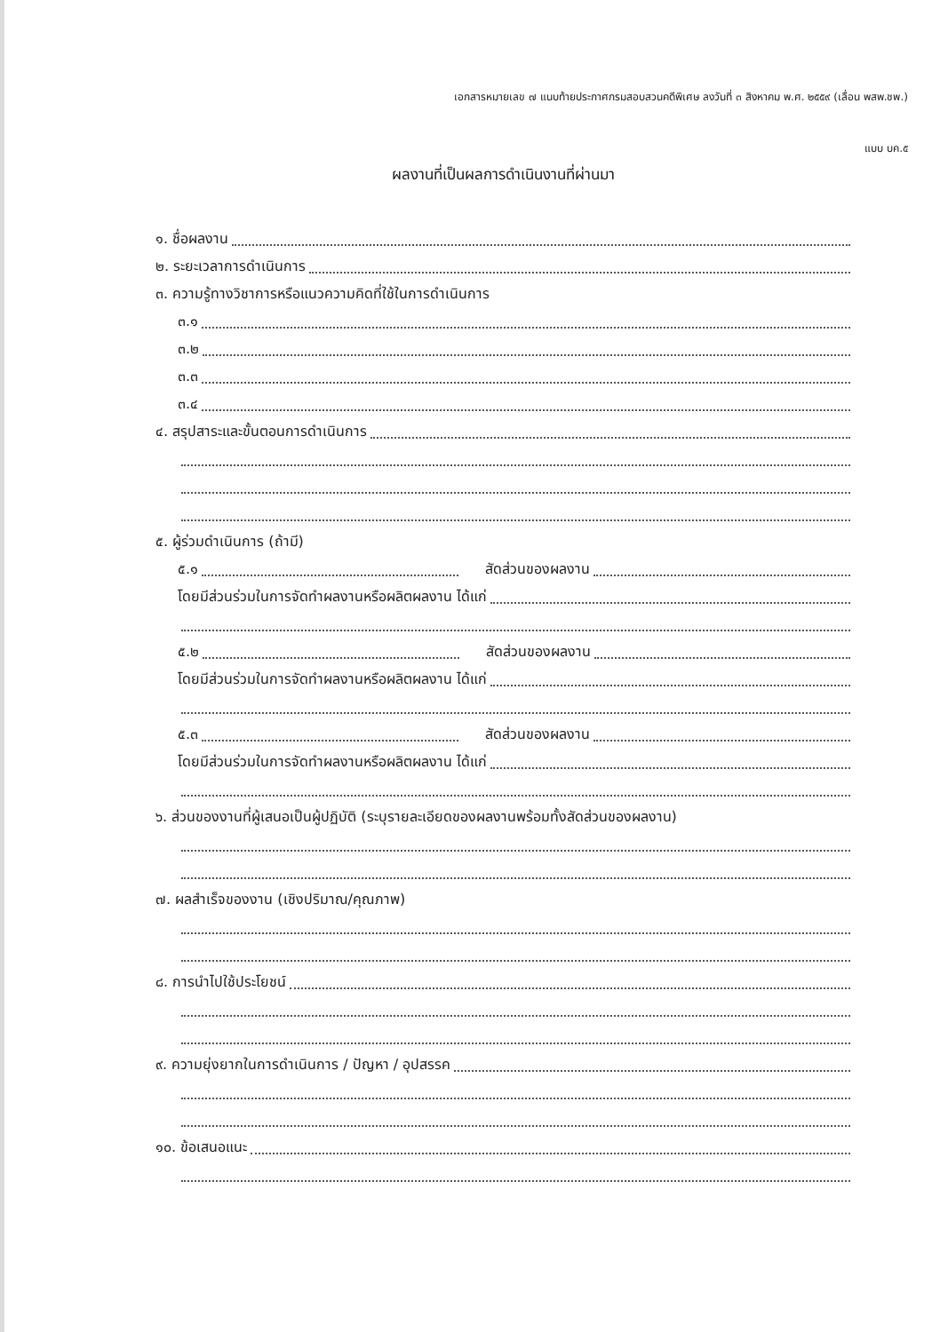เอกสารหมายเลข ๗ แนบท้ายประกาศกรมสอบสวนคดีพิเศษ ลงวันที่ ๓ สิงหาคม พ.ศ. ๒๕๕๙ (เลื่อน พสพ.ชพ.)
แบบ บค.๕
ผลงานที่เป็นผลการดำเนินงานที่ผ่านมา
๑. ชื่อผลงาน
๒. ระยะเวลาการดำเนินการ
๓. ความรู้ทางวิชาการหรือแนวความคิดที่ใช้ในการดำเนินการ
๓.๑
๓.๒
๓.๓
๓.๔
๔. สรุปสาระและขั้นตอนการดำเนินการ
๕. ผู้ร่วมดำเนินการ (ถ้ามี)
๕.๑ สัดส่วนของผลงาน
โดยมีส่วนร่วมในการจัดทำผลงานหรือผลิตผลงาน ได้แก่
๕.๒ สัดส่วนของผลงาน
โดยมีส่วนร่วมในการจัดทำผลงานหรือผลิตผลงาน ได้แก่
๕.๓ สัดส่วนของผลงาน
โดยมีส่วนร่วมในการจัดทำผลงานหรือผลิตผลงาน ได้แก่
๖. ส่วนของงานที่ผู้เสนอเป็นผู้ปฏิบัติ (ระบุรายละเอียดของผลงานพร้อมทั้งสัดส่วนของผลงาน)
๗. ผลสำเร็จของงาน (เชิงปริมาณ/คุณภาพ)
๘. การนำไปใช้ประโยชน์
๙. ความยุ่งยากในการดำเนินการ / ปัญหา / อุปสรรค
๑๐. ข้อเสนอแนะ